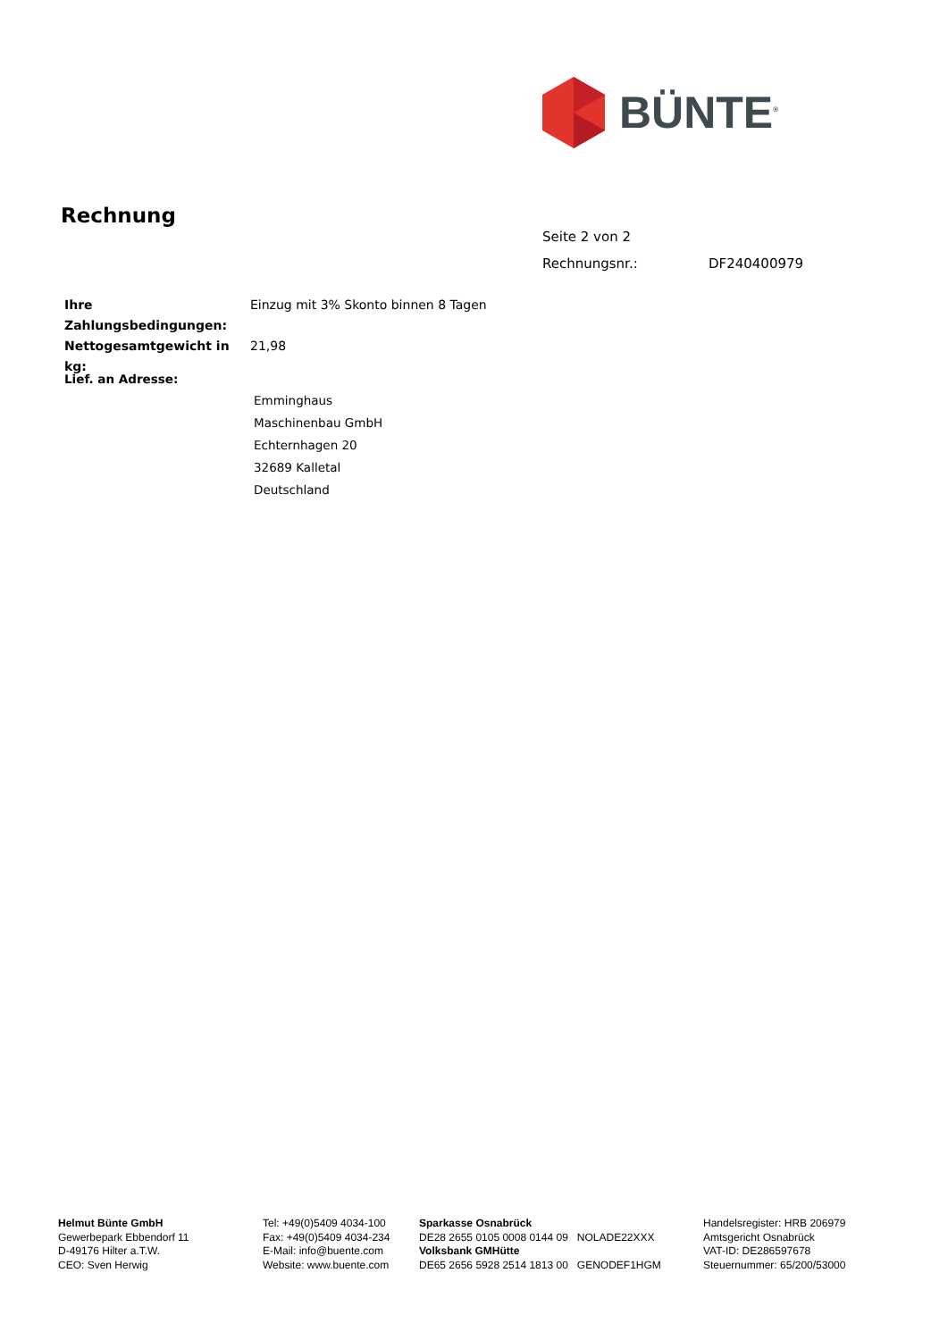BÜNTE<sup>®</sup>
Rechnung
Seite 2 von 2
Rechnungsnr.: DF240400979
| Ihre Zahlungsbedingungen: | Einzug mit 3% Skonto binnen 8 Tagen |
| Nettogesamtgewicht in kg: | 21,98 |
Lief. an Adresse:
Emminghaus
Maschinenbau GmbH
Echternhagen 20
32689 Kalletal
Deutschland
Helmut Bünte GmbH
Gewerbepark Ebbendorf 11
D-49176 Hilter a.T.W.
CEO: Sven Herwig
Tel: +49(0)5409 4034-100
Fax: +49(0)5409 4034-234
E-Mail: info@buente.com
Website: www.buente.com
Sparkasse Osnabrück
DE28 2655 0105 0008 0144 09 NOLADE22XXX
Volksbank GMHütte
DE65 2656 5928 2514 1813 00 GENODEF1HGM
Handelsregister: HRB 206979
Amtsgericht Osnabrück
VAT-ID: DE286597678
Steuernummer: 65/200/53000